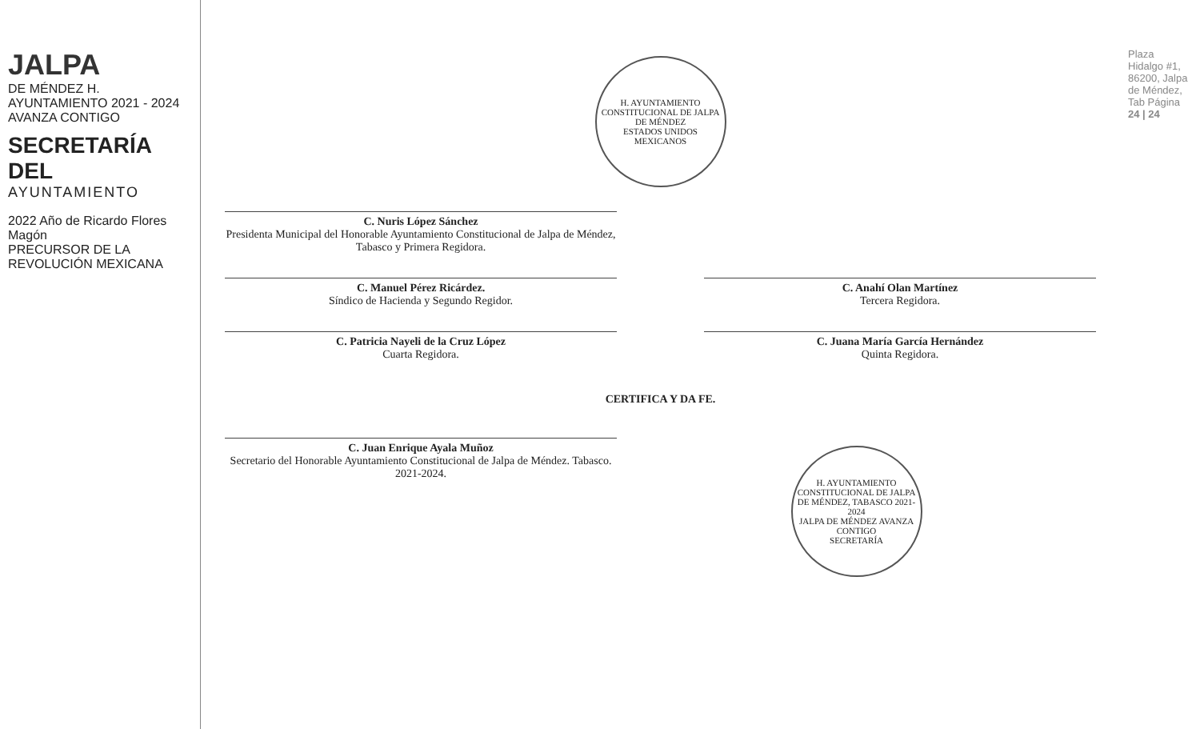JALPA
DE MÉNDEZ H. AYUNTAMIENTO 2021 - 2024
AVANZA CONTIGO
SECRETARÍA DEL
AYUNTAMIENTO
2022 Año de Ricardo Flores Magón
PRECURSOR DE LA REVOLUCIÓN MEXICANA
H. AYUNTAMIENTO CONSTITUCIONAL DE JALPA DE MÉNDEZ
ESTADOS UNIDOS MEXICANOS
C. Nuris López Sánchez
Presidenta Municipal del Honorable Ayuntamiento Constitucional de Jalpa de Méndez, Tabasco y Primera Regidora.
C. Manuel Pérez Ricárdez.
Síndico de Hacienda y Segundo Regidor.
C. Anahí Olan Martínez
Tercera Regidora.
C. Patricia Nayeli de la Cruz López
Cuarta Regidora.
C. Juana María García Hernández
Quinta Regidora.
CERTIFICA Y DA FE.
C. Juan Enrique Ayala Muñoz
Secretario del Honorable Ayuntamiento Constitucional de Jalpa de Méndez. Tabasco. 2021-2024.
H. AYUNTAMIENTO CONSTITUCIONAL DE JALPA DE MÉNDEZ, TABASCO 2021- 2024
JALPA DE MÉNDEZ AVANZA CONTIGO
SECRETARÍA
Plaza Hidalgo #1, 86200, Jalpa de Méndez, Tab Página 24 | 24